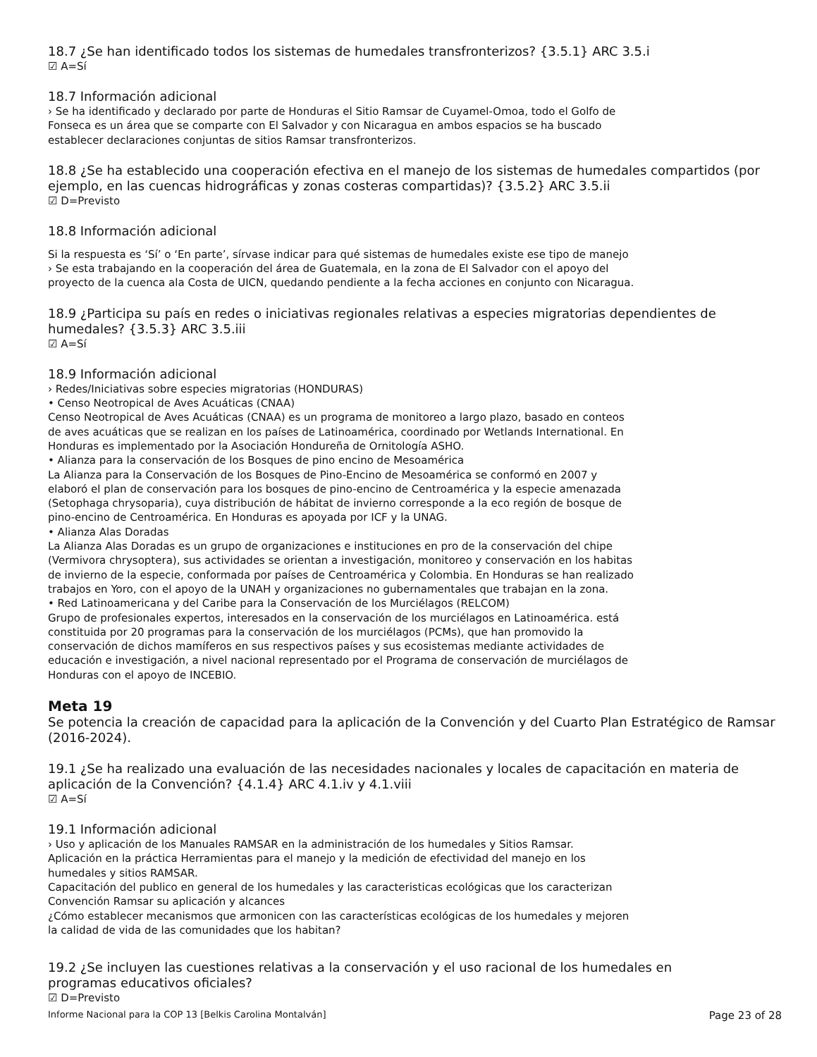18.7 ¿Se han identificado todos los sistemas de humedales transfronterizos? {3.5.1} ARC 3.5.i
☑ A=Sí
18.7 Información adicional
› Se ha identificado y declarado por parte de Honduras el Sitio Ramsar de Cuyamel-Omoa, todo el Golfo de
Fonseca es un área que se comparte con El Salvador y con Nicaragua en ambos espacios se ha buscado
establecer declaraciones conjuntas de sitios Ramsar transfronterizos.
18.8 ¿Se ha establecido una cooperación efectiva en el manejo de los sistemas de humedales compartidos (por ejemplo, en las cuencas hidrográficas y zonas costeras compartidas)? {3.5.2} ARC 3.5.ii
☑ D=Previsto
18.8 Información adicional
Si la respuesta es ‘Sí’ o ‘En parte’, sírvase indicar para qué sistemas de humedales existe ese tipo de manejo
› Se esta trabajando en la cooperación del área de Guatemala, en la zona de El Salvador con el apoyo del
proyecto de la cuenca ala Costa de UICN, quedando pendiente a la fecha acciones en conjunto con Nicaragua.
18.9 ¿Participa su país en redes o iniciativas regionales relativas a especies migratorias dependientes de humedales? {3.5.3} ARC 3.5.iii
☑ A=Sí
18.9 Información adicional
› Redes/Iniciativas sobre especies migratorias (HONDURAS)
• Censo Neotropical de Aves Acuáticas (CNAA)
Censo Neotropical de Aves Acuáticas (CNAA) es un programa de monitoreo a largo plazo, basado en conteos
de aves acuáticas que se realizan en los países de Latinoamérica, coordinado por Wetlands International. En
Honduras es implementado por la Asociación Hondureña de Ornitología ASHO.
• Alianza para la conservación de los Bosques de pino encino de Mesoamérica
La Alianza para la Conservación de los Bosques de Pino-Encino de Mesoamérica se conformó en 2007 y
elaboró el plan de conservación para los bosques de pino-encino de Centroamérica y la especie amenazada
(Setophaga chrysoparia), cuya distribución de hábitat de invierno corresponde a la eco región de bosque de
pino-encino de Centroamérica. En Honduras es apoyada por ICF y la UNAG.
• Alianza Alas Doradas
La Alianza Alas Doradas es un grupo de organizaciones e instituciones en pro de la conservación del chipe
(Vermivora chrysoptera), sus actividades se orientan a investigación, monitoreo y conservación en los habitas
de invierno de la especie, conformada por países de Centroamérica y Colombia. En Honduras se han realizado
trabajos en Yoro, con el apoyo de la UNAH y organizaciones no gubernamentales que trabajan en la zona.
• Red Latinoamericana y del Caribe para la Conservación de los Murciélagos (RELCOM)
Grupo de profesionales expertos, interesados en la conservación de los murciélagos en Latinoamérica. está
constituida por 20 programas para la conservación de los murciélagos (PCMs), que han promovido la
conservación de dichos mamíferos en sus respectivos países y sus ecosistemas mediante actividades de
educación e investigación, a nivel nacional representado por el Programa de conservación de murciélagos de
Honduras con el apoyo de INCEBIO.
Meta 19
Se potencia la creación de capacidad para la aplicación de la Convención y del Cuarto Plan Estratégico de Ramsar (2016-2024).
19.1 ¿Se ha realizado una evaluación de las necesidades nacionales y locales de capacitación en materia de aplicación de la Convención? {4.1.4} ARC 4.1.iv y 4.1.viii
☑ A=Sí
19.1 Información adicional
› Uso y aplicación de los Manuales RAMSAR en la administración de los humedales y Sitios Ramsar.
Aplicación en la práctica Herramientas para el manejo y la medición de efectividad del manejo en los
humedales y sitios RAMSAR.
Capacitación del publico en general de los humedales y las caracteristicas ecológicas que los caracterizan
Convención Ramsar su aplicación y alcances
¿Cómo establecer mecanismos que armonicen con las características ecológicas de los humedales y mejoren
la calidad de vida de las comunidades que los habitan?
19.2 ¿Se incluyen las cuestiones relativas a la conservación y el uso racional de los humedales en
programas educativos oficiales?
☑ D=Previsto
Informe Nacional para la COP 13 [Belkis Carolina Montalván] Page 23 of 28